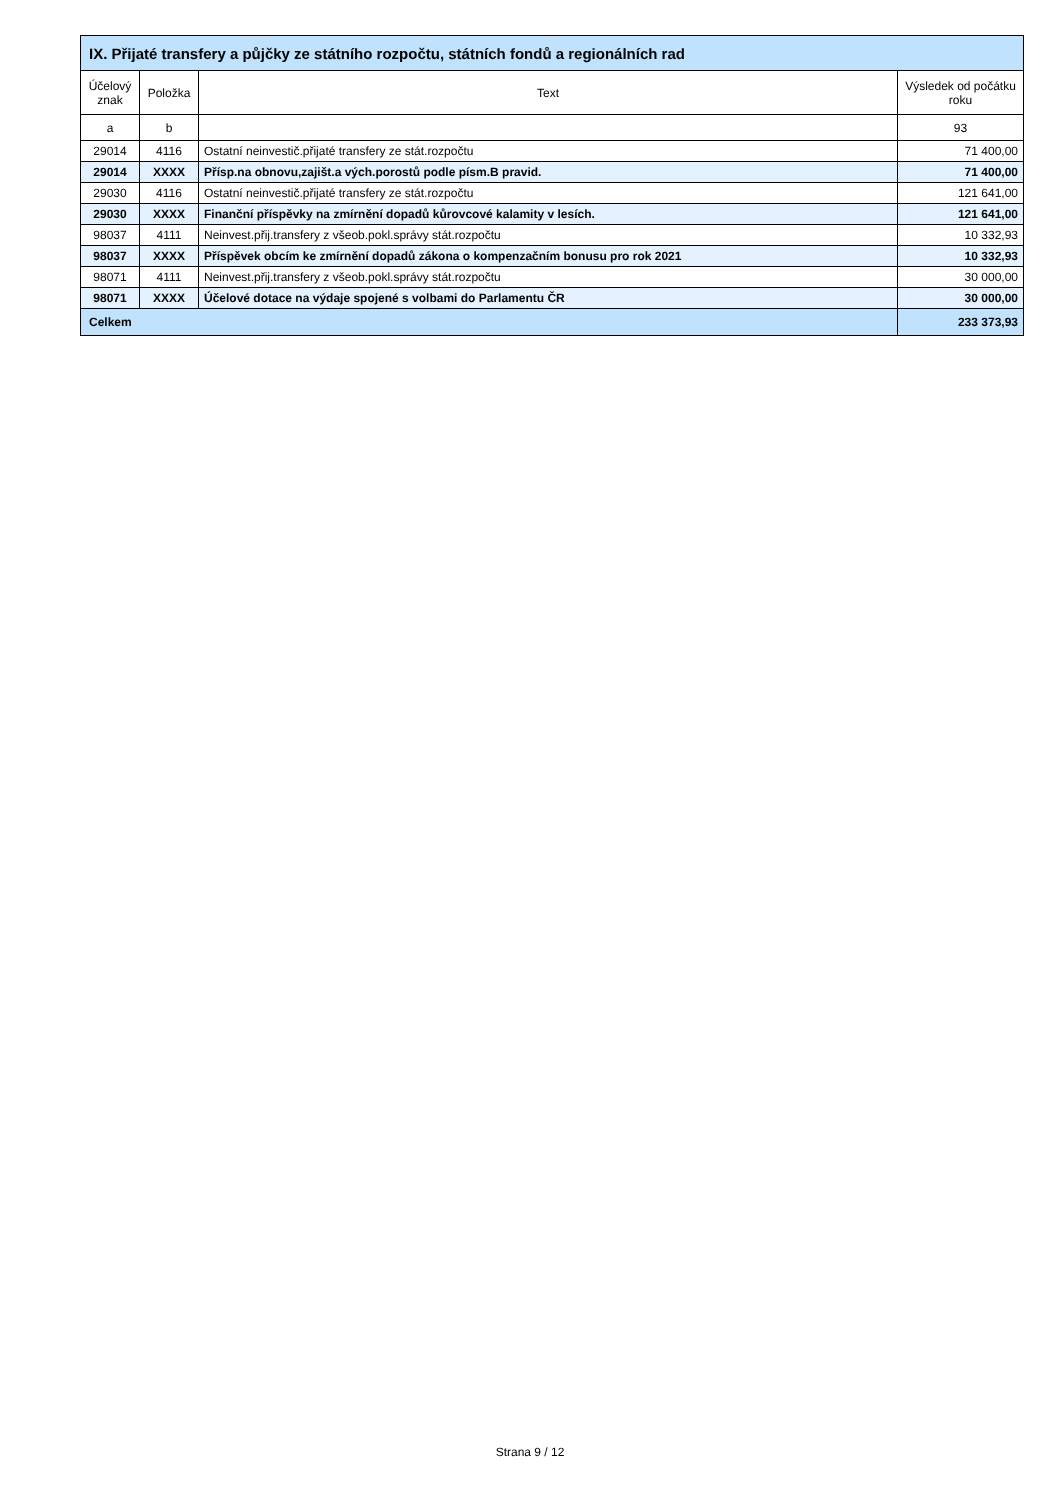| IX. Přijaté transfery a půjčky ze státního rozpočtu, státních fondů a regionálních rad | | | |
| --- | --- | --- | --- |
| Účelový znak | Položka | Text | Výsledek od počátku roku |
| a | b | | 93 |
| 29014 | 4116 | Ostatní neinvestič.přijaté transfery ze stát.rozpočtu | 71 400,00 |
| 29014 | XXXX | Přísp.na obnovu,zajišt.a vých.porostů podle písm.B pravid. | 71 400,00 |
| 29030 | 4116 | Ostatní neinvestič.přijaté transfery ze stát.rozpočtu | 121 641,00 |
| 29030 | XXXX | Finanční příspěvky na zmírnění dopadů kůrovcové kalamity v lesích. | 121 641,00 |
| 98037 | 4111 | Neinvest.přij.transfery z všeob.pokl.správy stát.rozpočtu | 10 332,93 |
| 98037 | XXXX | Příspěvek obcím ke zmírnění dopadů zákona o kompenzačním bonusu pro rok 2021 | 10 332,93 |
| 98071 | 4111 | Neinvest.přij.transfery z všeob.pokl.správy stát.rozpočtu | 30 000,00 |
| 98071 | XXXX | Účelové dotace na výdaje spojené s volbami do Parlamentu ČR | 30 000,00 |
| Celkem | | | 233 373,93 |
Strana 9 / 12